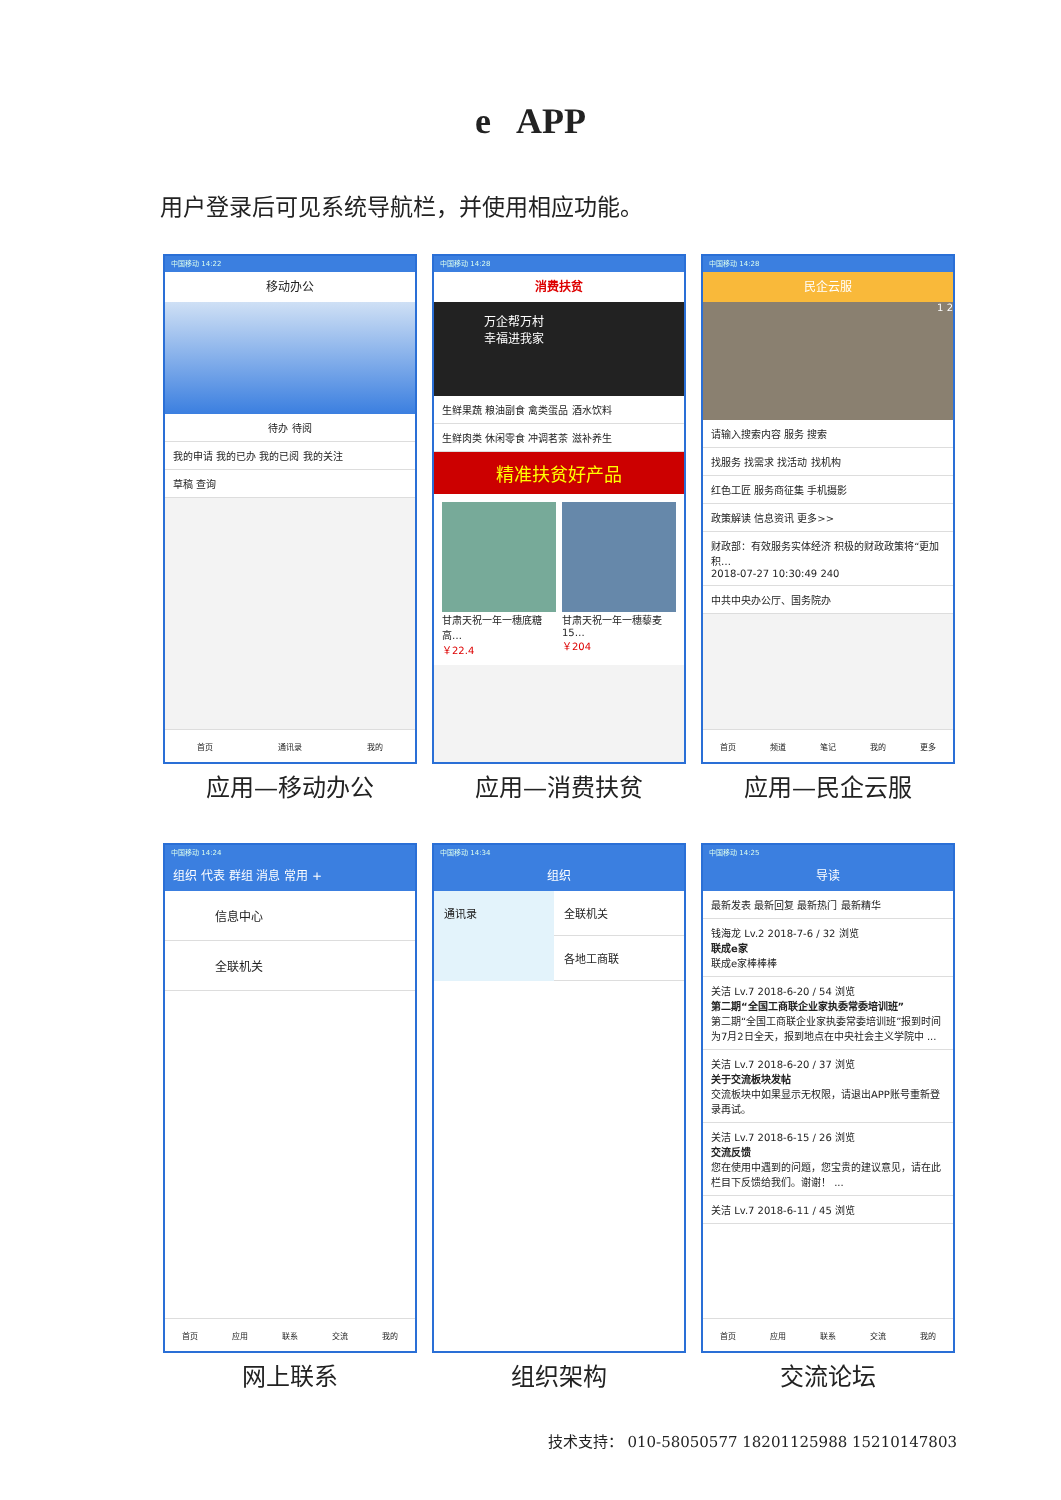e APP
用户登录后可见系统导航栏，并使用相应功能。
中国移动 14:22
移动办公
待办 待阅
我的申请 我的已办 我的已阅 我的关注
草稿 查询
首页 通讯录 我的
应用—移动办公
中国移动 14:28
消费扶贫
万企帮万村
幸福进我家
生鲜果蔬 粮油副食 禽类蛋品 酒水饮料
生鲜肉类 休闲零食 冲调茗茶 滋补养生
精准扶贫好产品
甘肃天祝一年一穗底糖高…
￥22.4
甘肃天祝一年一穗藜麦15…
￥204
应用—消费扶贫
中国移动 14:28
民企云服
1 2
请输入搜索内容 服务 搜索
找服务 找需求 找活动 找机构
红色工匠 服务商征集 手机摄影
政策解读 信息资讯 更多>>
财政部：有效服务实体经济 积极的财政政策将“更加积…
2018-07-27 10:30:49 240
中共中央办公厅、国务院办
首页 频道 笔记 我的 更多
应用—民企云服
中国移动 14:24
组织 代表 群组 消息 常用 +
信息中心
全联机关
首页 应用 联系 交流 我的
网上联系
中国移动 14:34
组织
通讯录 全联机关
各地工商联
组织架构
中国移动 14:25
导读
最新发表 最新回复 最新热门 最新精华
钱海龙 Lv.2 2018-7-6 / 32 浏览
联成e家
联成e家棒棒棒
关洁 Lv.7 2018-6-20 / 54 浏览
第二期“全国工商联企业家执委常委培训班”
第二期“全国工商联企业家执委常委培训班”报到时间为7月2日全天，报到地点在中央社会主义学院中 ...
关洁 Lv.7 2018-6-20 / 37 浏览
关于交流板块发帖
交流板块中如果显示无权限，请退出APP账号重新登录再试。
关洁 Lv.7 2018-6-15 / 26 浏览
交流反馈
您在使用中遇到的问题，您宝贵的建议意见，请在此栏目下反馈给我们。谢谢！ ...
关洁 Lv.7 2018-6-11 / 45 浏览
首页 应用 联系 交流 我的
交流论坛
技术支持： 010-58050577 18201125988 15210147803